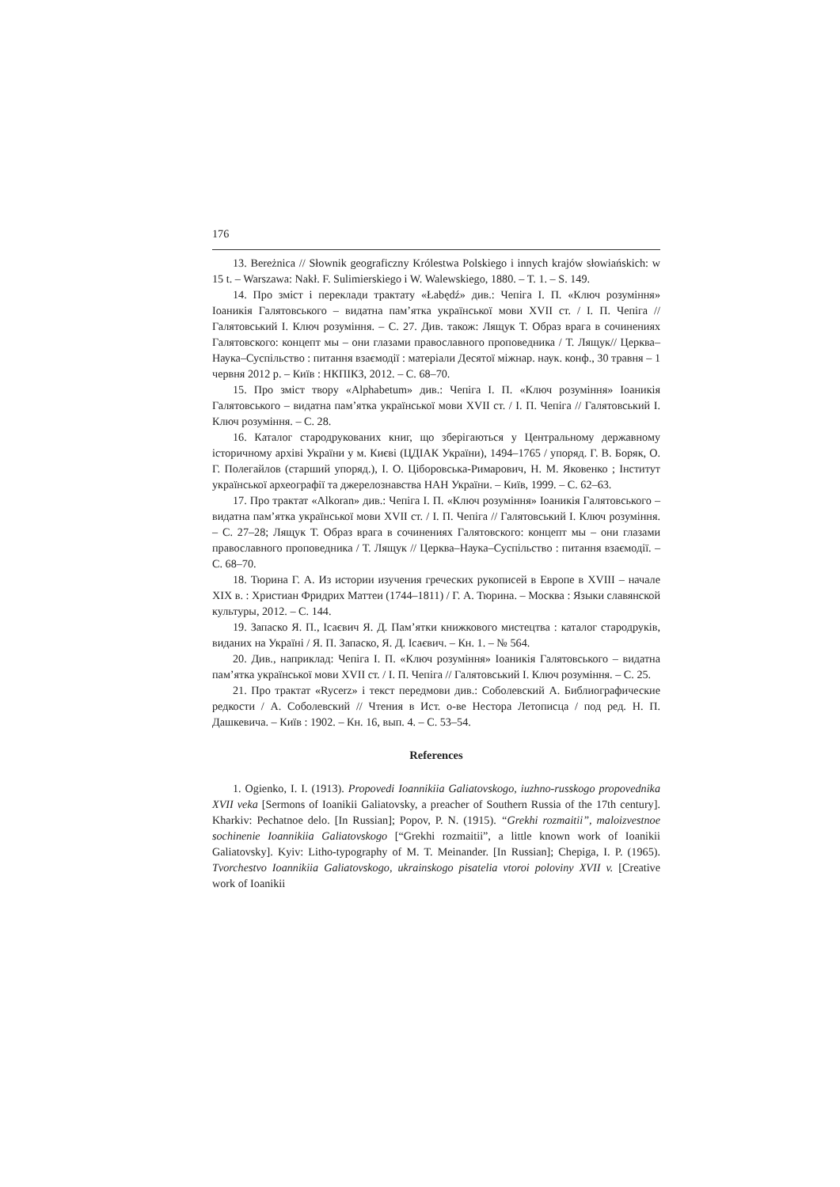176
13. Bereżnica // Słownik geograficzny Królestwa Polskiego i innych krajów słowiańskich: w 15 t. – Warszawa: Nakł. F. Sulimierskiego i W. Walewskiego, 1880. – T. 1. – S. 149.
14. Про зміст і переклади трактату «Łabędź» див.: Чепіга І. П. «Ключ розуміння» Іоаникія Галятовського – видатна пам’ятка української мови XVII ст. / І. П. Чепіга // Галятовський І. Ключ розуміння. – С. 27. Див. також: Лящук Т. Образ врага в сочинениях Галятовского: концепт мы – они глазами православного проповедника / Т. Лящук// Церква–Наука–Суспільство : питання взаємодії : матеріали Десятої міжнар. наук. конф., 30 травня – 1 червня 2012 р. – Київ : НКПІКЗ, 2012. – С. 68–70.
15. Про зміст твору «Alphabetum» див.: Чепіга І. П. «Ключ розуміння» Іоаникія Галятовського – видатна пам’ятка української мови XVII ст. / І. П. Чепіга // Галятовський І. Ключ розуміння. – С. 28.
16. Каталог стародрукованих книг, що зберігаються у Центральному державному історичному архіві України у м. Києві (ЦДІАК України), 1494–1765 / упоряд. Г. В. Боряк, О. Г. Полегайлов (старший упоряд.), І. О. Ціборовська-Римарович, Н. М. Яковенко ; Інститут української археографії та джерелознавства НАН України. – Київ, 1999. – С. 62–63.
17. Про трактат «Alkoran» див.: Чепіга І. П. «Ключ розуміння» Іоаникія Галятовського – видатна пам’ятка української мови XVII ст. / І. П. Чепіга // Галятовський І. Ключ розуміння. – С. 27–28; Лящук Т. Образ врага в сочинениях Галятовского: концепт мы – они глазами православного проповедника / Т. Лящук // Церква–Наука–Суспільство : питання взаємодії. – С. 68–70.
18. Тюрина Г. А. Из истории изучения греческих рукописей в Европе в XVIII – начале XIX в. : Христиан Фридрих Маттеи (1744–1811) / Г. А. Тюрина. – Москва : Языки славянской культуры, 2012. – С. 144.
19. Запаско Я. П., Ісаєвич Я. Д. Пам’ятки книжкового мистецтва : каталог стародруків, виданих на Україні / Я. П. Запаско, Я. Д. Ісаєвич. – Кн. 1. – № 564.
20. Див., наприклад: Чепіга І. П. «Ключ розуміння» Іоаникія Галятовського – видатна пам’ятка української мови XVII ст. / І. П. Чепіга // Галятовський І. Ключ розуміння. – С. 25.
21. Про трактат «Rycerz» і текст передмови див.: Соболевский А. Библиографические редкости / А. Соболевский // Чтения в Ист. о-ве Нестора Летописца / под ред. Н. П. Дашкевича. – Київ : 1902. – Кн. 16, вып. 4. – С. 53–54.
References
1. Ogienko, I. I. (1913). Propovedi Ioannikiia Galiatovskogo, iuzhno-russkogo propovednika XVII veka [Sermons of Ioanikii Galiatovsky, a preacher of Southern Russia of the 17th century]. Kharkiv: Pechatnoe delo. [In Russian]; Popov, P. N. (1915). “Grekhi rozmaitii”, maloizvestnoe sochinenie Ioannikiia Galiatovskogo [“Grekhi rozmaitii”, a little known work of Ioanikii Galiatovsky]. Kyiv: Litho-typography of M. T. Meinander. [In Russian]; Chepiga, I. P. (1965). Tvorchestvo Ioannikiia Galiatovskogo, ukrainskogo pisatelia vtoroi poloviny XVII v. [Creative work of Ioanikii